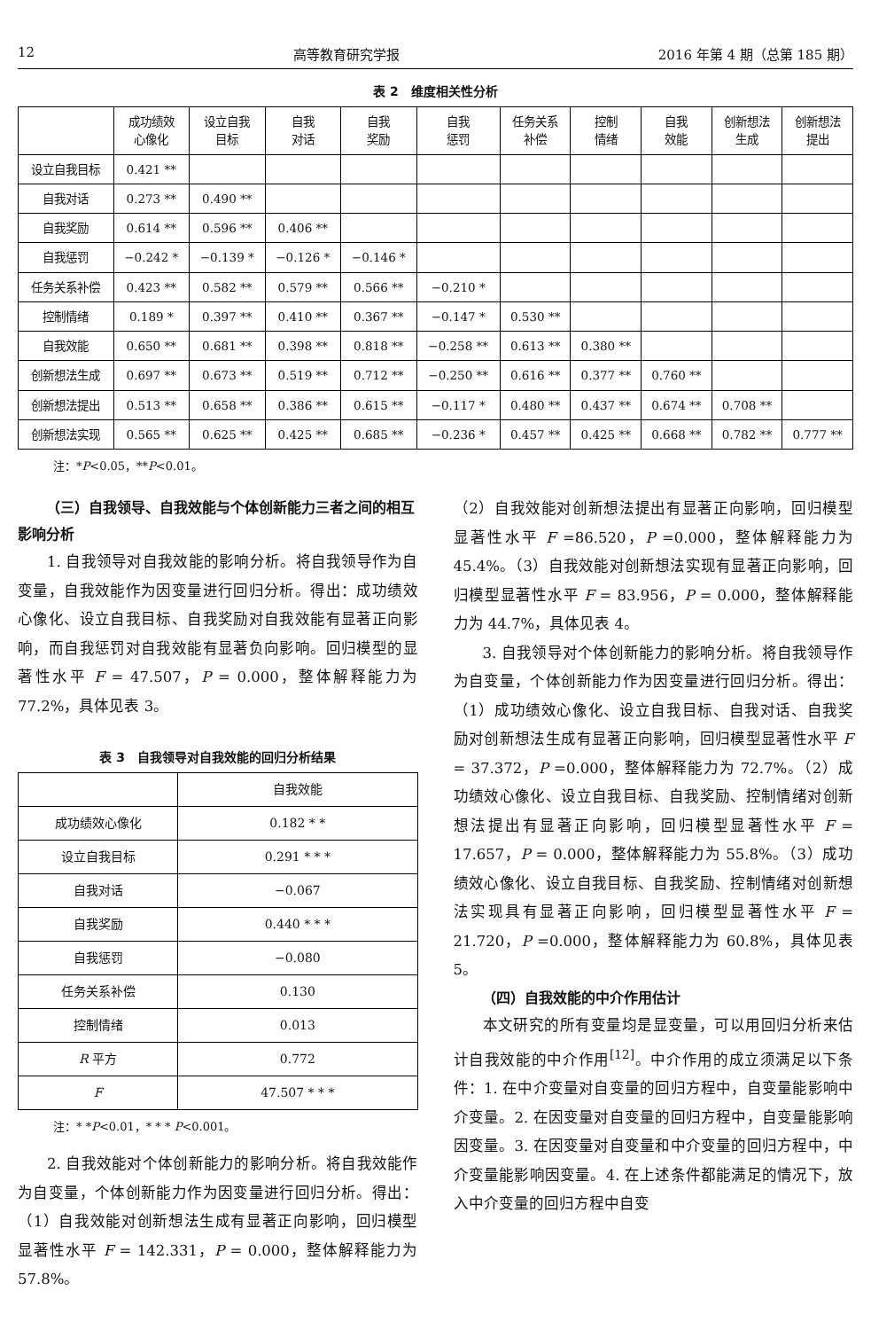12 高等教育研究学报 2016 年第 4 期（总第 185 期）
表 2　维度相关性分析
| | 成功绩效 心像化 | 设立自我 目标 | 自我 对话 | 自我 奖励 | 自我 惩罚 | 任务关系 补偿 | 控制 情绪 | 自我 效能 | 创新想法 生成 | 创新想法 提出 |
| --- | --- | --- | --- | --- | --- | --- | --- | --- | --- | --- |
| 设立自我目标 | 0.421 ** | | | | | | | | | |
| 自我对话 | 0.273 ** | 0.490 ** | | | | | | | | |
| 自我奖励 | 0.614 ** | 0.596 ** | 0.406 ** | | | | | | | |
| 自我惩罚 | −0.242 * | −0.139 * | −0.126 * | −0.146 * | | | | | | |
| 任务关系补偿 | 0.423 ** | 0.582 ** | 0.579 ** | 0.566 ** | −0.210 * | | | | | |
| 控制情绪 | 0.189 * | 0.397 ** | 0.410 ** | 0.367 ** | −0.147 * | 0.530 ** | | | | |
| 自我效能 | 0.650 ** | 0.681 ** | 0.398 ** | 0.818 ** | −0.258 ** | 0.613 ** | 0.380 ** | | | |
| 创新想法生成 | 0.697 ** | 0.673 ** | 0.519 ** | 0.712 ** | −0.250 ** | 0.616 ** | 0.377 ** | 0.760 ** | | |
| 创新想法提出 | 0.513 ** | 0.658 ** | 0.386 ** | 0.615 ** | −0.117 * | 0.480 ** | 0.437 ** | 0.674 ** | 0.708 ** | |
| 创新想法实现 | 0.565 ** | 0.625 ** | 0.425 ** | 0.685 ** | −0.236 * | 0.457 ** | 0.425 ** | 0.668 ** | 0.782 ** | 0.777 ** |
注：*P<0.05，**P<0.01。
（三）自我领导、自我效能与个体创新能力三者之间的相互影响分析
1. 自我领导对自我效能的影响分析。将自我领导作为自变量，自我效能作为因变量进行回归分析。得出：成功绩效心像化、设立自我目标、自我奖励对自我效能有显著正向影响，而自我惩罚对自我效能有显著负向影响。回归模型的显著性水平 F = 47.507，P = 0.000，整体解释能力为 77.2%，具体见表 3。
表 3　自我领导对自我效能的回归分析结果
| | 自我效能 |
| 成功绩效心像化 | 0.182 * * |
| 设立自我目标 | 0.291 * * * |
| 自我对话 | −0.067 |
| 自我奖励 | 0.440 * * * |
| 自我惩罚 | −0.080 |
| 任务关系补偿 | 0.130 |
| 控制情绪 | 0.013 |
| R 平方 | 0.772 |
| F | 47.507 * * * |
注：* *P<0.01，* * * P<0.001。
2. 自我效能对个体创新能力的影响分析。将自我效能作为自变量，个体创新能力作为因变量进行回归分析。得出：（1）自我效能对创新想法生成有显著正向影响，回归模型显著性水平 F = 142.331，P = 0.000，整体解释能力为 57.8%。
（2）自我效能对创新想法提出有显著正向影响，回归模型显著性水平 F =86.520，P =0.000，整体解释能力为 45.4%。（3）自我效能对创新想法实现有显著正向影响，回归模型显著性水平 F = 83.956，P = 0.000，整体解释能力为 44.7%，具体见表 4。
3. 自我领导对个体创新能力的影响分析。将自我领导作为自变量，个体创新能力作为因变量进行回归分析。得出：（1）成功绩效心像化、设立自我目标、自我对话、自我奖励对创新想法生成有显著正向影响，回归模型显著性水平 F = 37.372，P =0.000，整体解释能力为 72.7%。（2）成功绩效心像化、设立自我目标、自我奖励、控制情绪对创新想法提出有显著正向影响，回归模型显著性水平 F = 17.657，P = 0.000，整体解释能力为 55.8%。（3）成功绩效心像化、设立自我目标、自我奖励、控制情绪对创新想法实现具有显著正向影响，回归模型显著性水平 F = 21.720，P =0.000，整体解释能力为 60.8%，具体见表 5。
（四）自我效能的中介作用估计
本文研究的所有变量均是显变量，可以用回归分析来估计自我效能的中介作用<sup>[12]</sup>。中介作用的成立须满足以下条件：1. 在中介变量对自变量的回归方程中，自变量能影响中介变量。2. 在因变量对自变量的回归方程中，自变量能影响因变量。3. 在因变量对自变量和中介变量的回归方程中，中介变量能影响因变量。4. 在上述条件都能满足的情况下，放入中介变量的回归方程中自变